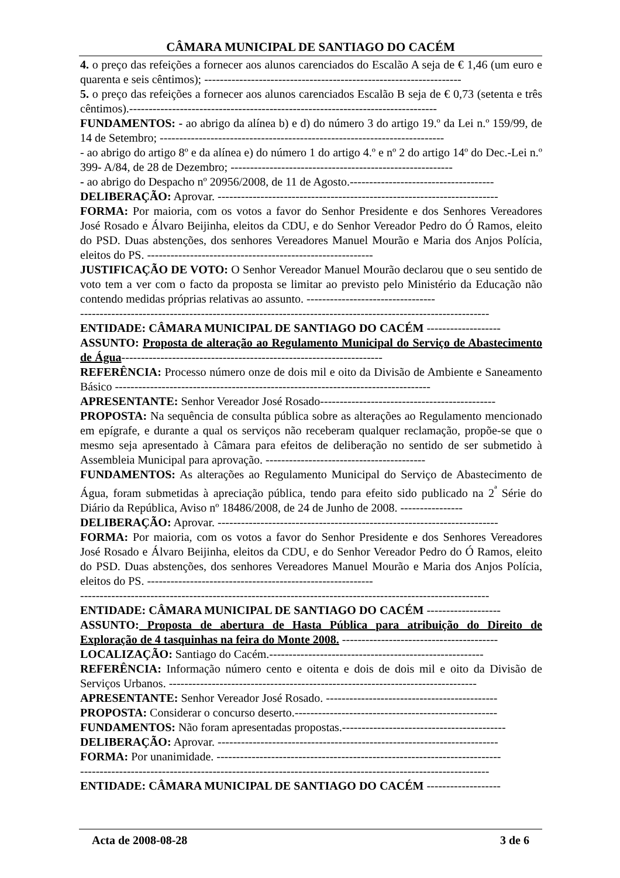CÂMARA MUNICIPAL DE SANTIAGO DO CACÉM
4. o preço das refeições a fornecer aos alunos carenciados do Escalão A seja de € 1,46 (um euro e quarenta e seis cêntimos); ------------------------------------------------------------------
5. o preço das refeições a fornecer aos alunos carenciados Escalão B seja de € 0,73 (setenta e três cêntimos).-------------------------------------------------------------------------------
FUNDAMENTOS: - ao abrigo da alínea b) e d) do número 3 do artigo 19.º da Lei n.º 159/99, de 14 de Setembro; -------------------------------------------------------------------------
- ao abrigo do artigo 8º e da alínea e) do número 1 do artigo 4.º e nº 2 do artigo 14º do Dec.-Lei n.º 399- A/84, de 28 de Dezembro; ---------------------------------------------------------
- ao abrigo do Despacho nº 20956/2008, de 11 de Agosto.-------------------------------------
DELIBERAÇÃO: Aprovar. ------------------------------------------------------------------------
FORMA: Por maioria, com os votos a favor do Senhor Presidente e dos Senhores Vereadores José Rosado e Álvaro Beijinha, eleitos da CDU, e do Senhor Vereador Pedro do Ó Ramos, eleito do PSD. Duas abstenções, dos senhores Vereadores Manuel Mourão e Maria dos Anjos Polícia, eleitos do PS. ----------------------------------------------------------
JUSTIFICAÇÃO DE VOTO: O Senhor Vereador Manuel Mourão declarou que o seu sentido de voto tem a ver com o facto da proposta se limitar ao previsto pelo Ministério da Educação não contendo medidas próprias relativas ao assunto. ---------------------------------
---------------------------------------------------------------------------------------------------------
ENTIDADE: CÂMARA MUNICIPAL DE SANTIAGO DO CACÉM -------------------
ASSUNTO: Proposta de alteração ao Regulamento Municipal do Serviço de Abastecimento de Água-------------------------------------------------------------------
REFERÊNCIA: Processo número onze de dois mil e oito da Divisão de Ambiente e Saneamento Básico ---------------------------------------------------------------------------------
APRESENTANTE: Senhor Vereador José Rosado---------------------------------------------
PROPOSTA: Na sequência de consulta pública sobre as alterações ao Regulamento mencionado em epígrafe, e durante a qual os serviços não receberam qualquer reclamação, propõe-se que o mesmo seja apresentado à Câmara para efeitos de deliberação no sentido de ser submetido à Assembleia Municipal para aprovação. -----------------------------------------
FUNDAMENTOS: As alterações ao Regulamento Municipal do Serviço de Abastecimento de Água, foram submetidas à apreciação pública, tendo para efeito sido publicado na 2<sup>ª</sup> Série do Diário da República, Aviso nº 18486/2008, de 24 de Junho de 2008. ----------------
DELIBERAÇÃO: Aprovar. ------------------------------------------------------------------------
FORMA: Por maioria, com os votos a favor do Senhor Presidente e dos Senhores Vereadores José Rosado e Álvaro Beijinha, eleitos da CDU, e do Senhor Vereador Pedro do Ó Ramos, eleito do PSD. Duas abstenções, dos senhores Vereadores Manuel Mourão e Maria dos Anjos Polícia, eleitos do PS. ----------------------------------------------------------
---------------------------------------------------------------------------------------------------------
ENTIDADE: CÂMARA MUNICIPAL DE SANTIAGO DO CACÉM -------------------
ASSUNTO: Proposta de abertura de Hasta Pública para atribuição do Direito de Exploração de 4 tasquinhas na feira do Monte 2008. ----------------------------------------
LOCALIZAÇÃO: Santiago do Cacém.-------------------------------------------------------
REFERÊNCIA: Informação número cento e oitenta e dois de dois mil e oito da Divisão de Serviços Urbanos. -------------------------------------------------------------------------------
APRESENTANTE: Senhor Vereador José Rosado. --------------------------------------------
PROPOSTA: Considerar o concurso deserto.----------------------------------------------------
FUNDAMENTOS: Não foram apresentadas propostas.------------------------------------------
DELIBERAÇÃO: Aprovar. ------------------------------------------------------------------------
FORMA: Por unanimidade. -------------------------------------------------------------------------
---------------------------------------------------------------------------------------------------------
ENTIDADE: CÂMARA MUNICIPAL DE SANTIAGO DO CACÉM -------------------
Acta de 2008-08-28 3 de 6